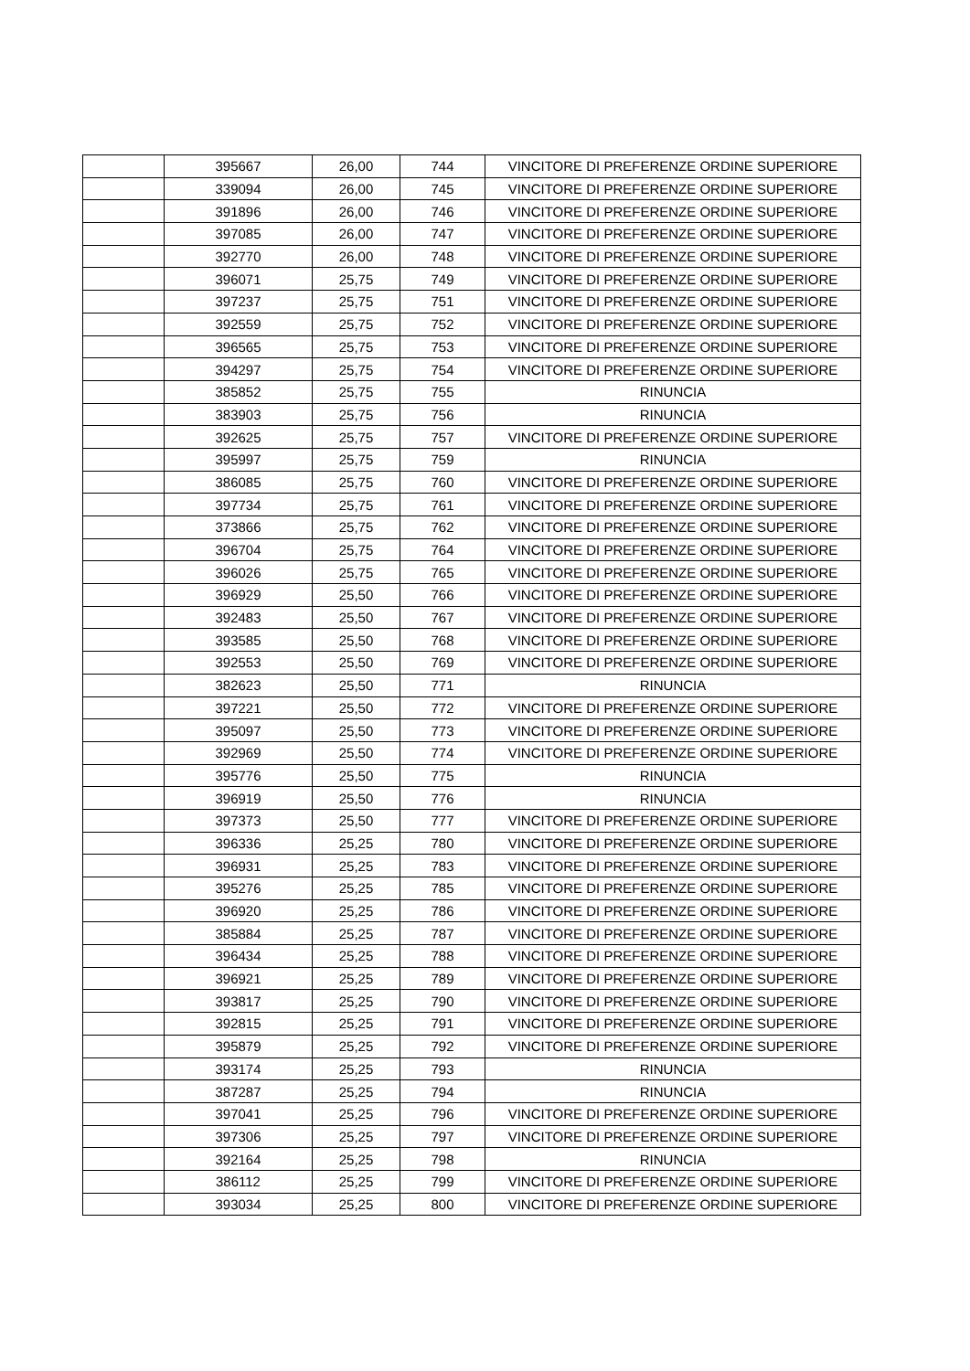| | 395667 | 26,00 | 744 | VINCITORE DI PREFERENZE ORDINE SUPERIORE |
| | 339094 | 26,00 | 745 | VINCITORE DI PREFERENZE ORDINE SUPERIORE |
| | 391896 | 26,00 | 746 | VINCITORE DI PREFERENZE ORDINE SUPERIORE |
| | 397085 | 26,00 | 747 | VINCITORE DI PREFERENZE ORDINE SUPERIORE |
| | 392770 | 26,00 | 748 | VINCITORE DI PREFERENZE ORDINE SUPERIORE |
| | 396071 | 25,75 | 749 | VINCITORE DI PREFERENZE ORDINE SUPERIORE |
| | 397237 | 25,75 | 751 | VINCITORE DI PREFERENZE ORDINE SUPERIORE |
| | 392559 | 25,75 | 752 | VINCITORE DI PREFERENZE ORDINE SUPERIORE |
| | 396565 | 25,75 | 753 | VINCITORE DI PREFERENZE ORDINE SUPERIORE |
| | 394297 | 25,75 | 754 | VINCITORE DI PREFERENZE ORDINE SUPERIORE |
| | 385852 | 25,75 | 755 | RINUNCIA |
| | 383903 | 25,75 | 756 | RINUNCIA |
| | 392625 | 25,75 | 757 | VINCITORE DI PREFERENZE ORDINE SUPERIORE |
| | 395997 | 25,75 | 759 | RINUNCIA |
| | 386085 | 25,75 | 760 | VINCITORE DI PREFERENZE ORDINE SUPERIORE |
| | 397734 | 25,75 | 761 | VINCITORE DI PREFERENZE ORDINE SUPERIORE |
| | 373866 | 25,75 | 762 | VINCITORE DI PREFERENZE ORDINE SUPERIORE |
| | 396704 | 25,75 | 764 | VINCITORE DI PREFERENZE ORDINE SUPERIORE |
| | 396026 | 25,75 | 765 | VINCITORE DI PREFERENZE ORDINE SUPERIORE |
| | 396929 | 25,50 | 766 | VINCITORE DI PREFERENZE ORDINE SUPERIORE |
| | 392483 | 25,50 | 767 | VINCITORE DI PREFERENZE ORDINE SUPERIORE |
| | 393585 | 25,50 | 768 | VINCITORE DI PREFERENZE ORDINE SUPERIORE |
| | 392553 | 25,50 | 769 | VINCITORE DI PREFERENZE ORDINE SUPERIORE |
| | 382623 | 25,50 | 771 | RINUNCIA |
| | 397221 | 25,50 | 772 | VINCITORE DI PREFERENZE ORDINE SUPERIORE |
| | 395097 | 25,50 | 773 | VINCITORE DI PREFERENZE ORDINE SUPERIORE |
| | 392969 | 25,50 | 774 | VINCITORE DI PREFERENZE ORDINE SUPERIORE |
| | 395776 | 25,50 | 775 | RINUNCIA |
| | 396919 | 25,50 | 776 | RINUNCIA |
| | 397373 | 25,50 | 777 | VINCITORE DI PREFERENZE ORDINE SUPERIORE |
| | 396336 | 25,25 | 780 | VINCITORE DI PREFERENZE ORDINE SUPERIORE |
| | 396931 | 25,25 | 783 | VINCITORE DI PREFERENZE ORDINE SUPERIORE |
| | 395276 | 25,25 | 785 | VINCITORE DI PREFERENZE ORDINE SUPERIORE |
| | 396920 | 25,25 | 786 | VINCITORE DI PREFERENZE ORDINE SUPERIORE |
| | 385884 | 25,25 | 787 | VINCITORE DI PREFERENZE ORDINE SUPERIORE |
| | 396434 | 25,25 | 788 | VINCITORE DI PREFERENZE ORDINE SUPERIORE |
| | 396921 | 25,25 | 789 | VINCITORE DI PREFERENZE ORDINE SUPERIORE |
| | 393817 | 25,25 | 790 | VINCITORE DI PREFERENZE ORDINE SUPERIORE |
| | 392815 | 25,25 | 791 | VINCITORE DI PREFERENZE ORDINE SUPERIORE |
| | 395879 | 25,25 | 792 | VINCITORE DI PREFERENZE ORDINE SUPERIORE |
| | 393174 | 25,25 | 793 | RINUNCIA |
| | 387287 | 25,25 | 794 | RINUNCIA |
| | 397041 | 25,25 | 796 | VINCITORE DI PREFERENZE ORDINE SUPERIORE |
| | 397306 | 25,25 | 797 | VINCITORE DI PREFERENZE ORDINE SUPERIORE |
| | 392164 | 25,25 | 798 | RINUNCIA |
| | 386112 | 25,25 | 799 | VINCITORE DI PREFERENZE ORDINE SUPERIORE |
| | 393034 | 25,25 | 800 | VINCITORE DI PREFERENZE ORDINE SUPERIORE |